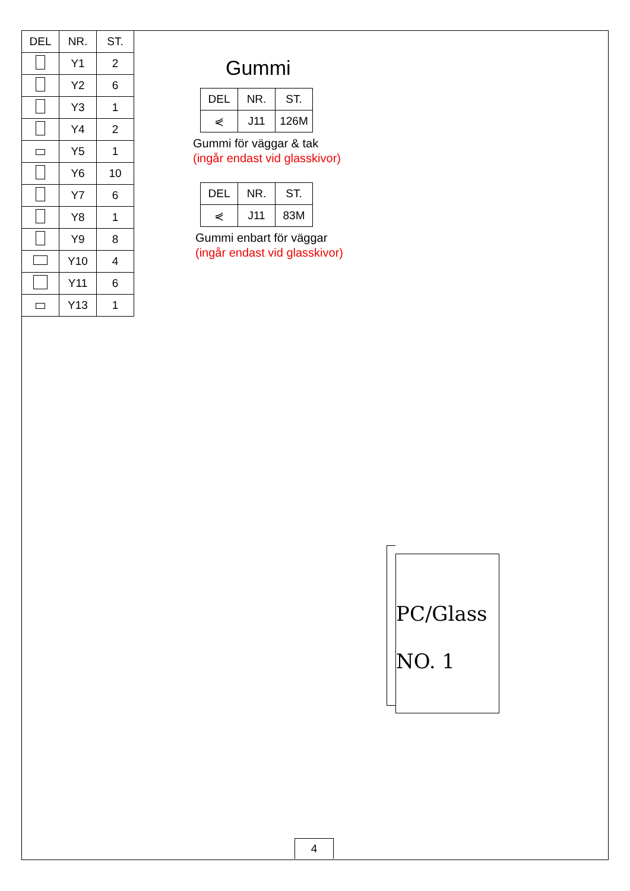| DEL | NR. | ST. |
| --- | --- | --- |
| | Y1 | 2 |
| | Y2 | 6 |
| | Y3 | 1 |
| | Y4 | 2 |
| | Y5 | 1 |
| | Y6 | 10 |
| | Y7 | 6 |
| | Y8 | 1 |
| | Y9 | 8 |
| | Y10 | 4 |
| | Y11 | 6 |
| | Y13 | 1 |
Gummi
| DEL | NR. | ST. |
| --- | --- | --- |
| ⋞ | J11 | 126M |
Gummi för väggar & tak
(ingår endast vid glasskivor)
| DEL | NR. | ST. |
| --- | --- | --- |
| ⋞ | J11 | 83M |
Gummi enbart för väggar
(ingår endast vid glasskivor)
PC/Glass
NO. 1
4